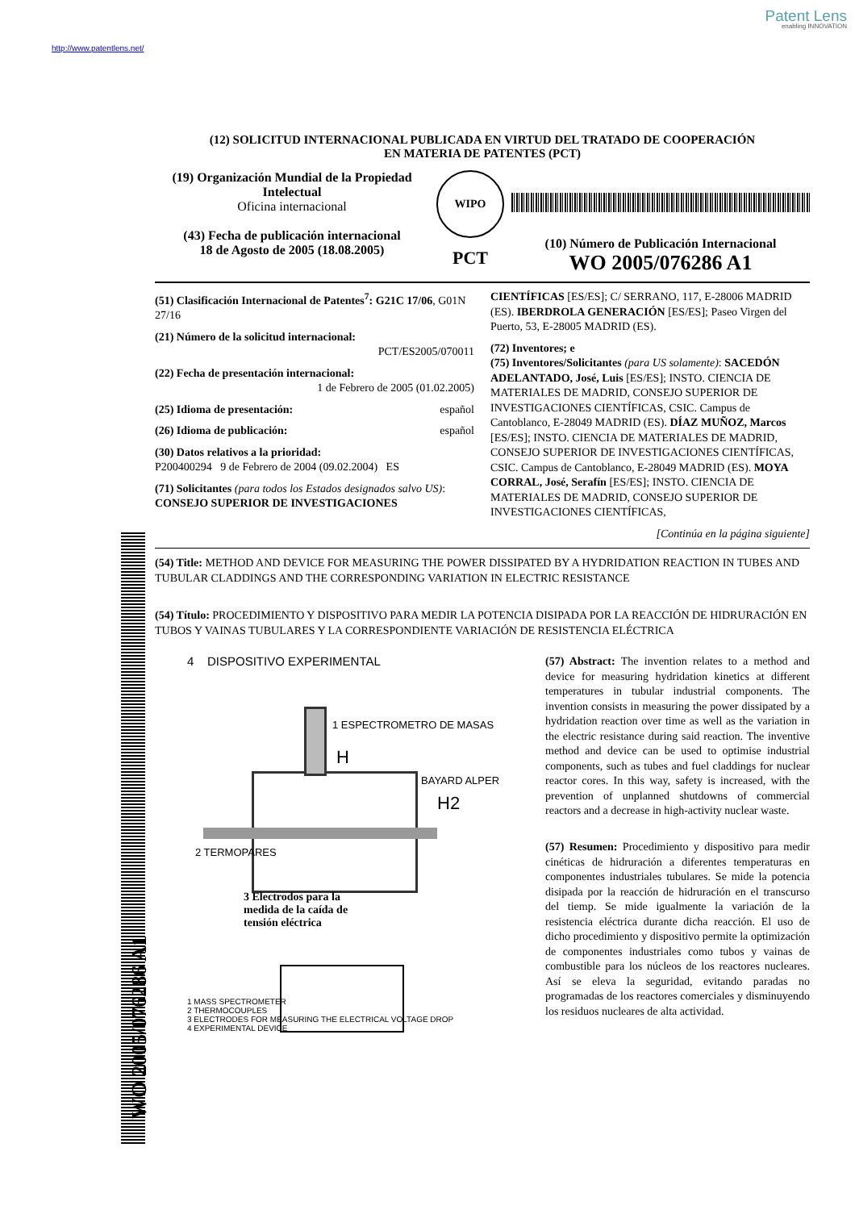Patent Lens
enabling INNOVATION
http://www.patentlens.net/
WO 2005/076286 A1
(12) SOLICITUD INTERNACIONAL PUBLICADA EN VIRTUD DEL TRATADO DE COOPERACIÓN
EN MATERIA DE PATENTES (PCT)
(19) Organización Mundial de la Propiedad Intelectual
Oficina internacional
(43) Fecha de publicación internacional
18 de Agosto de 2005 (18.08.2005)
WIPO
PCT
(10) Número de Publicación Internacional
WO 2005/076286 A1
(51) Clasificación Internacional de Patentes<sup>7</sup>: G21C 17/06, G01N 27/16
(21) Número de la solicitud internacional:
PCT/ES2005/070011
(22) Fecha de presentación internacional:
1 de Febrero de 2005 (01.02.2005)
(25) Idioma de presentación: español
(26) Idioma de publicación: español
(30) Datos relativos a la prioridad:
P200400294 9 de Febrero de 2004 (09.02.2004) ES
(71) Solicitantes (para todos los Estados designados salvo US): CONSEJO SUPERIOR DE INVESTIGACIONES
CIENTÍFICAS [ES/ES]; C/ SERRANO, 117, E-28006 MADRID (ES). IBERDROLA GENERACIÓN [ES/ES]; Paseo Virgen del Puerto, 53, E-28005 MADRID (ES).
(72) Inventores; e
(75) Inventores/Solicitantes (para US solamente): SACEDÓN ADELANTADO, José, Luis [ES/ES]; INSTO. CIENCIA DE MATERIALES DE MADRID, CONSEJO SUPERIOR DE INVESTIGACIONES CIENTÍFICAS, CSIC. Campus de Cantoblanco, E-28049 MADRID (ES). DÍAZ MUÑOZ, Marcos [ES/ES]; INSTO. CIENCIA DE MATERIALES DE MADRID, CONSEJO SUPERIOR DE INVESTIGACIONES CIENTÍFICAS, CSIC. Campus de Cantoblanco, E-28049 MADRID (ES). MOYA CORRAL, José, Serafín [ES/ES]; INSTO. CIENCIA DE MATERIALES DE MADRID, CONSEJO SUPERIOR DE INVESTIGACIONES CIENTÍFICAS,
[Continúa en la página siguiente]
(54) Title: METHOD AND DEVICE FOR MEASURING THE POWER DISSIPATED BY A HYDRIDATION REACTION IN TUBES AND TUBULAR CLADDINGS AND THE CORRESPONDING VARIATION IN ELECTRIC RESISTANCE
(54) Título: PROCEDIMIENTO Y DISPOSITIVO PARA MEDIR LA POTENCIA DISIPADA POR LA REACCIÓN DE HIDRURACIÓN EN TUBOS Y VAINAS TUBULARES Y LA CORRESPONDIENTE VARIACIÓN DE RESISTENCIA ELÉCTRICA
4 DISPOSITIVO EXPERIMENTAL
1 ESPECTROMETRO DE MASAS
H
BAYARD ALPER
H2
2 TERMOPARES
3 Electrodos para la medida de la caída de tensión eléctrica
1 MASS SPECTROMETER
2 THERMOCOUPLES
3 ELECTRODES FOR MEASURING THE ELECTRICAL VOLTAGE DROP
4 EXPERIMENTAL DEVICE
(57) Abstract: The invention relates to a method and device for measuring hydridation kinetics at different temperatures in tubular industrial components. The invention consists in measuring the power dissipated by a hydridation reaction over time as well as the variation in the electric resistance during said reaction. The inventive method and device can be used to optimise industrial components, such as tubes and fuel claddings for nuclear reactor cores. In this way, safety is increased, with the prevention of unplanned shutdowns of commercial reactors and a decrease in high-activity nuclear waste.
(57) Resumen: Procedimiento y dispositivo para medir cinéticas de hidruración a diferentes temperaturas en componentes industriales tubulares. Se mide la potencia disipada por la reacción de hidruración en el transcurso del tiemp. Se mide igualmente la variación de la resistencia eléctrica durante dicha reacción. El uso de dicho procedimiento y dispositivo permite la optimización de componentes industriales como tubos y vainas de combustible para los núcleos de los reactores nucleares. Así se eleva la seguridad, evitando paradas no programadas de los reactores comerciales y disminuyendo los residuos nucleares de alta actividad.